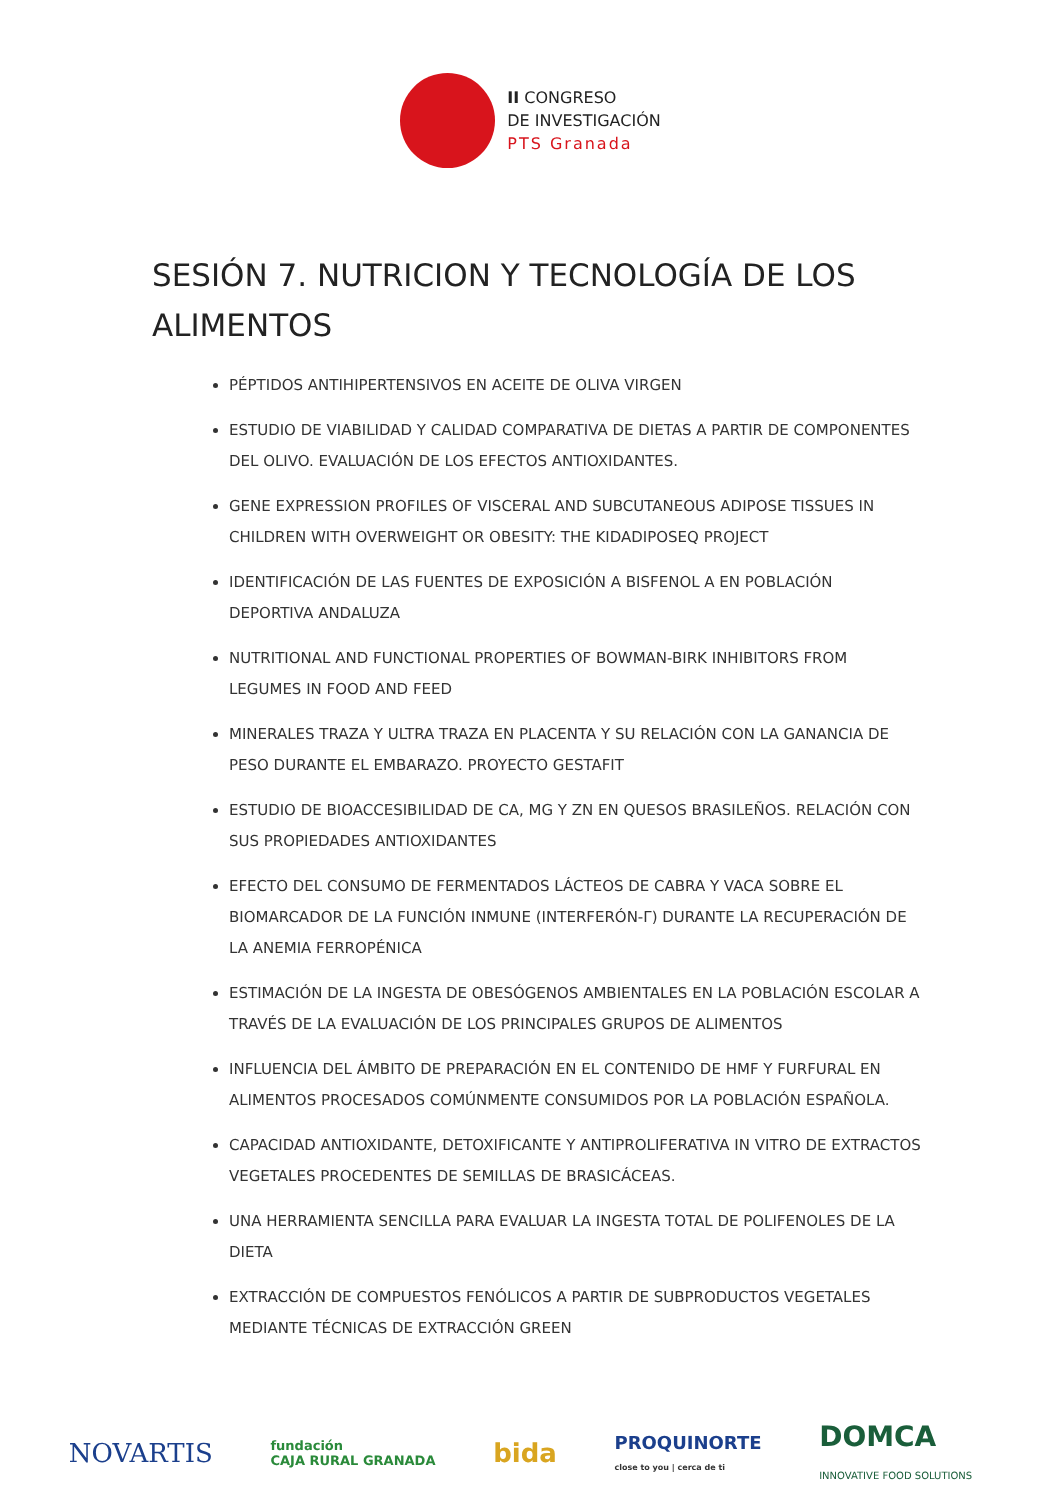II CONGRESO
DE INVESTIGACIÓN
PTS Granada
SESIÓN 7. NUTRICION Y TECNOLOGÍA DE LOS ALIMENTOS
PÉPTIDOS ANTIHIPERTENSIVOS EN ACEITE DE OLIVA VIRGEN
ESTUDIO DE VIABILIDAD Y CALIDAD COMPARATIVA DE DIETAS A PARTIR DE COMPONENTES DEL OLIVO. EVALUACIÓN DE LOS EFECTOS ANTIOXIDANTES.
GENE EXPRESSION PROFILES OF VISCERAL AND SUBCUTANEOUS ADIPOSE TISSUES IN CHILDREN WITH OVERWEIGHT OR OBESITY: THE KIDADIPOSEQ PROJECT
IDENTIFICACIÓN DE LAS FUENTES DE EXPOSICIÓN A BISFENOL A EN POBLACIÓN DEPORTIVA ANDALUZA
NUTRITIONAL AND FUNCTIONAL PROPERTIES OF BOWMAN-BIRK INHIBITORS FROM LEGUMES IN FOOD AND FEED
MINERALES TRAZA Y ULTRA TRAZA EN PLACENTA Y SU RELACIÓN CON LA GANANCIA DE PESO DURANTE EL EMBARAZO. PROYECTO GESTAFIT
ESTUDIO DE BIOACCESIBILIDAD DE CA, MG Y ZN EN QUESOS BRASILEÑOS. RELACIÓN CON SUS PROPIEDADES ANTIOXIDANTES
EFECTO DEL CONSUMO DE FERMENTADOS LÁCTEOS DE CABRA Y VACA SOBRE EL BIOMARCADOR DE LA FUNCIÓN INMUNE (INTERFERÓN-Γ) DURANTE LA RECUPERACIÓN DE LA ANEMIA FERROPÉNICA
ESTIMACIÓN DE LA INGESTA DE OBESÓGENOS AMBIENTALES EN LA POBLACIÓN ESCOLAR A TRAVÉS DE LA EVALUACIÓN DE LOS PRINCIPALES GRUPOS DE ALIMENTOS
INFLUENCIA DEL ÁMBITO DE PREPARACIÓN EN EL CONTENIDO DE HMF Y FURFURAL EN ALIMENTOS PROCESADOS COMÚNMENTE CONSUMIDOS POR LA POBLACIÓN ESPAÑOLA.
CAPACIDAD ANTIOXIDANTE, DETOXIFICANTE Y ANTIPROLIFERATIVA IN VITRO DE EXTRACTOS VEGETALES PROCEDENTES DE SEMILLAS DE BRASICÁCEAS.
UNA HERRAMIENTA SENCILLA PARA EVALUAR LA INGESTA TOTAL DE POLIFENOLES DE LA DIETA
EXTRACCIÓN DE COMPUESTOS FENÓLICOS A PARTIR DE SUBPRODUCTOS VEGETALES MEDIANTE TÉCNICAS DE EXTRACCIÓN GREEN
NOVARTIS fundación
CAJA RURAL GRANADA bida PROQUINORTE
close to you | cerca de ti DOMCA
INNOVATIVE FOOD SOLUTIONS